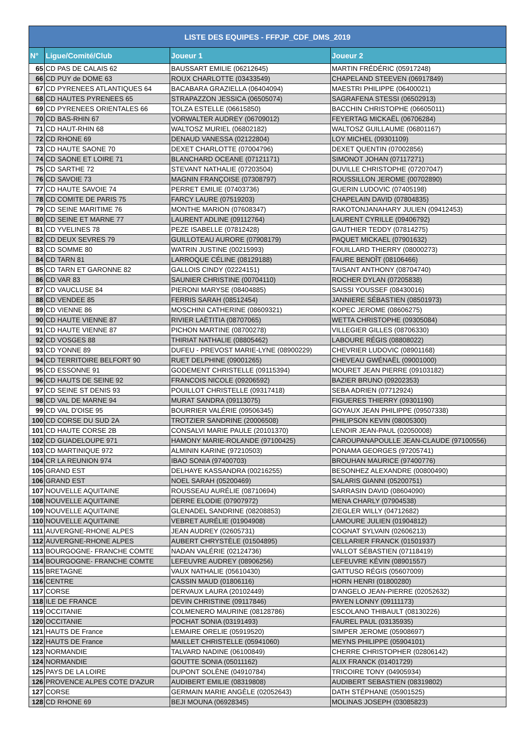| LISTE DES EQUIPES - FFPJP_CDF_DMS_2019 | | | |
| --- | --- | --- | --- |
| N° | Ligue/Comité/Club | Joueur 1 | Joueur 2 |
| 65 | CD PAS DE CALAIS 62 | BAUSSART EMILIE (06212645) | MARTIN FRÉDÉRIC (05917248) |
| 66 | CD PUY de DOME 63 | ROUX CHARLOTTE (03433549) | CHAPELAND STEEVEN (06917849) |
| 67 | CD PYRENEES ATLANTIQUES 64 | BACABARA GRAZIELLA (06404094) | MAESTRI PHILIPPE (06400021) |
| 68 | CD HAUTES PYRENEES 65 | STRAPAZZON JESSICA (06505074) | SAGRAFENA STESSI (06502913) |
| 69 | CD PYRENEES ORIENTALES 66 | TOLZA ESTELLE (06615850) | BACCHIN CHRISTOPHE (06605011) |
| 70 | CD BAS-RHIN 67 | VORWALTER AUDREY (06709012) | FEYERTAG MICKAËL (06706284) |
| 71 | CD HAUT-RHIN 68 | WALTOSZ MURIEL (06802182) | WALTOSZ GUILLAUME (06801167) |
| 72 | CD RHONE 69 | DENAUD VANESSA (02122804) | LOY MICHEL (09301109) |
| 73 | CD HAUTE SAONE 70 | DEXET CHARLOTTE (07004796) | DEXET QUENTIN (07002856) |
| 74 | CD SAONE ET LOIRE 71 | BLANCHARD OCEANE (07121171) | SIMONOT JOHAN (07117271) |
| 75 | CD SARTHE 72 | STEVANT NATHALIE (07203504) | DUVILLE CHRISTOPHE (07207047) |
| 76 | CD SAVOIE 73 | MAGNIN FRANÇOISE (07308797) | ROUSSILLON JEROME (00702890) |
| 77 | CD HAUTE SAVOIE 74 | PERRET EMILIE (07403736) | GUERIN LUDOVIC (07405198) |
| 78 | CD COMITE DE PARIS 75 | FARCY LAURE (07519203) | CHAPELAIN DAVID (07804835) |
| 79 | CD SEINE MARITIME 76 | MONTHE MARION (07608347) | RAKOTONJANAHARY JULIEN (09412453) |
| 80 | CD SEINE ET MARNE 77 | LAURENT ADLINE (09112764) | LAURENT CYRILLE (09406792) |
| 81 | CD YVELINES 78 | PEZE ISABELLE (07812428) | GAUTHIER TEDDY (07814275) |
| 82 | CD DEUX SEVRES 79 | GUILLOTEAU AURORE (07908179) | PAQUET MICKAEL (07901632) |
| 83 | CD SOMME 80 | WATRIN JUSTINE (00215993) | FOUILLARD THIERRY (08000273) |
| 84 | CD TARN 81 | LARROQUE CÉLINE (08129188) | FAURE BENOÎT (08106466) |
| 85 | CD TARN ET GARONNE 82 | GALLOIS CINDY (02224151) | TAISANT ANTHONY (08704740) |
| 86 | CD VAR 83 | SAUNIER CHRISTINE (00704110) | ROCHER DYLAN (07205838) |
| 87 | CD VAUCLUSE 84 | PIERONI MARYSE (08404885) | SAISSI YOUSSEF (08430016) |
| 88 | CD VENDEE 85 | FERRIS SARAH (08512454) | JANNIERE SÉBASTIEN (08501973) |
| 89 | CD VIENNE 86 | MOSCHINI CATHERINE (08609321) | KOPEC JEROME (08606275) |
| 90 | CD HAUTE VIENNE 87 | RIVIER LAËTITIA (08707065) | WETTA CHRISTOPHE (09305084) |
| 91 | CD HAUTE VIENNE 87 | PICHON MARTINE (08700278) | VILLEGIER GILLES (08706330) |
| 92 | CD VOSGES 88 | THIRIAT NATHALIE (08805462) | LABOURE RÉGIS (08808022) |
| 93 | CD YONNE 89 | DUFEU - PREVOST MARIE-LYNE (08900229) | CHEVRIER LUDOVIC (08901168) |
| 94 | CD TERRITOIRE BELFORT 90 | RUET DELPHINE (09001265) | CHEVEAU GWÉNAËL (09001000) |
| 95 | CD ESSONNE 91 | GODEMENT CHRISTELLE (09115394) | MOURET JEAN PIERRE (09103182) |
| 96 | CD HAUTS DE SEINE 92 | FRANCOIS NICOLE (09206592) | BAZIER BRUNO (09202353) |
| 97 | CD SEINE ST DENIS 93 | POUILLOT CHRISTELLE (09317418) | SEBA ADRIEN (07712924) |
| 98 | CD VAL DE MARNE 94 | MURAT SANDRA (09113075) | FIGUERES THIERRY (09301190) |
| 99 | CD VAL D'OISE 95 | BOURRIER VALÉRIE (09506345) | GOYAUX JEAN PHILIPPE (09507338) |
| 100 | CD CORSE DU SUD 2A | TROTZIER SANDRINE (20006508) | PHILIPSON KEVIN (08005300) |
| 101 | CD HAUTE CORSE 2B | CONSALVI MARIE PAULE (20101370) | LENOIR JEAN-PAUL (02050008) |
| 102 | CD GUADELOUPE 971 | HAMONY MARIE-ROLANDE (97100425) | CAROUPANAPOULLE JEAN-CLAUDE (97100556) |
| 103 | CD MARTINIQUE 972 | ALMININ KARINE (97210503) | PONAMA GEORGES (97205741) |
| 104 | CR LA REUNION 974 | IBAO SONIA (97400703) | BROUHAN MAURICE (97400776) |
| 105 | GRAND EST | DELHAYE KASSANDRA (00216255) | BESONHEZ ALEXANDRE (00800490) |
| 106 | GRAND EST | NOEL SARAH (05200469) | SALARIS GIANNI (05200751) |
| 107 | NOUVELLE AQUITAINE | ROUSSEAU AURÉLIE (08710694) | SARRASIN DAVID (08604090) |
| 108 | NOUVELLE AQUITAINE | DERRE ELODIE (07907972) | MENA CHARLY (07904538) |
| 109 | NOUVELLE AQUITAINE | GLENADEL SANDRINE (08208853) | ZIEGLER WILLY (04712682) |
| 110 | NOUVELLE AQUITAINE | VEBRET AURÉLIE (01904908) | LAMOURE JULIEN (01904812) |
| 111 | AUVERGNE-RHONE ALPES | JEAN AUDREY (02605731) | COGNAT SYLVAIN (02606213) |
| 112 | AUVERGNE-RHONE ALPES | AUBERT CHRYSTÈLE (01504895) | CELLARIER FRANCK (01501937) |
| 113 | BOURGOGNE- FRANCHE COMTE | NADAN VALÉRIE (02124736) | VALLOT SÉBASTIEN (07118419) |
| 114 | BOURGOGNE- FRANCHE COMTE | LEFEUVRE AUDREY (08906256) | LEFEUVRE KÉVIN (08901557) |
| 115 | BRETAGNE | VAUX NATHALIE (05610430) | GATTUSO RÉGIS (05607009) |
| 116 | CENTRE | CASSIN MAUD (01806116) | HORN HENRI (01800280) |
| 117 | CORSE | DERVAUX LAURA (20102449) | D'ANGELO JEAN-PIERRE (02052632) |
| 118 | ILE DE FRANCE | DEVIN CHRISTINE (09117846) | PAYEN LONNY (09111173) |
| 119 | OCCITANIE | COLMENERO MAURINE (08128786) | ESCOLANO THIBAULT (08130226) |
| 120 | OCCITANIE | POCHAT SONIA (03191493) | FAUREL PAUL (03135935) |
| 121 | HAUTS DE France | LEMAIRE ORELIE (05919520) | SIMPER JEROME (05908697) |
| 122 | HAUTS DE France | MAILLET CHRISTELLE (05941060) | MEYNS PHILIPPE (05904101) |
| 123 | NORMANDIE | TALVARD NADINE (06100849) | CHERRE CHRISTOPHER (02806142) |
| 124 | NORMANDIE | GOUTTE SONIA (05011162) | ALIX FRANCK (01401729) |
| 125 | PAYS DE LA LOIRE | DUPONT SOLÈNE (04910784) | TRICOIRE TONY (04905934) |
| 126 | PROVENCE ALPES COTE D'AZUR | AUDIBERT EMILIE (08319808) | AUDIBERT SEBASTIEN (08319802) |
| 127 | CORSE | GERMAIN MARIE ANGÈLE (02052643) | DATH STÉPHANE (05901525) |
| 128 | CD RHONE 69 | BEJI MOUNA (06928345) | MOLINAS JOSEPH (03085823) |